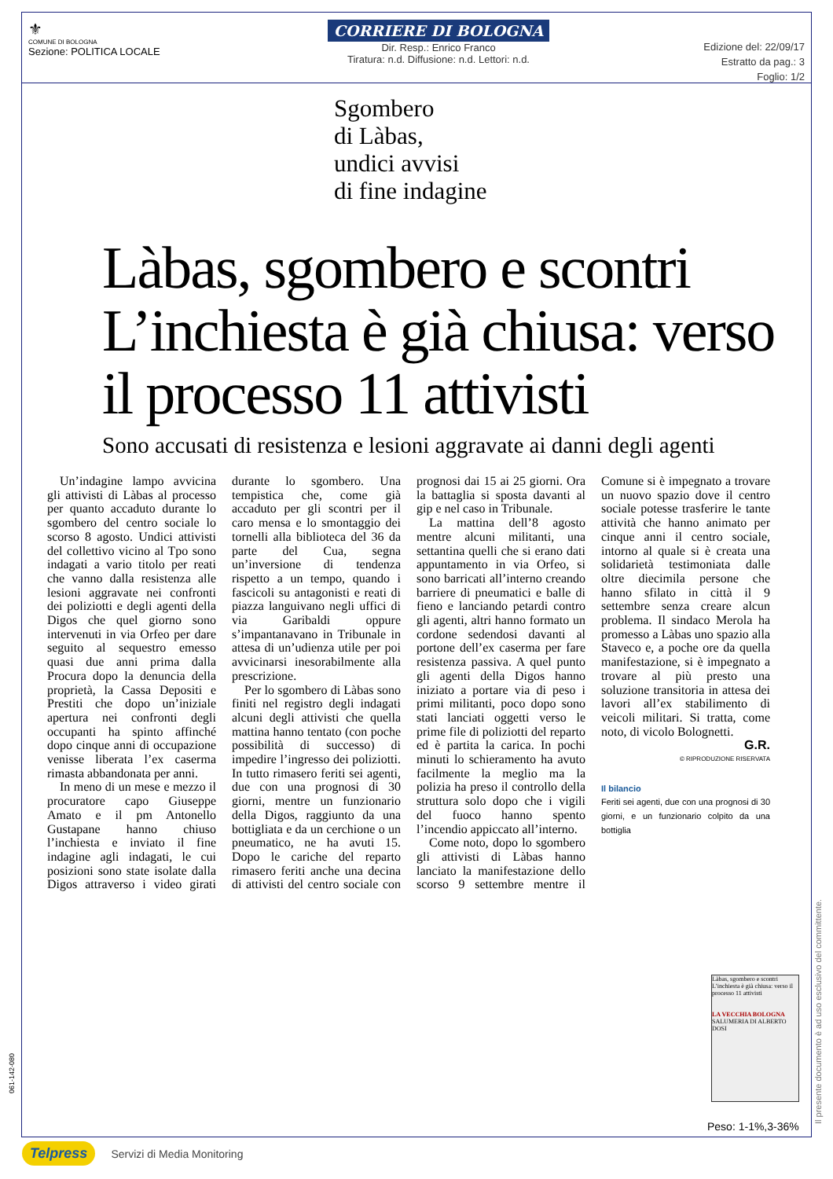⚜
COMUNE DI BOLOGNA
Sezione: POLITICA LOCALE
CORRIERE DI BOLOGNA
Dir. Resp.: Enrico Franco
Tiratura: n.d. Diffusione: n.d. Lettori: n.d.
Edizione del: 22/09/17
Estratto da pag.: 3
Foglio: 1/2
Sgombero
di Làbas,
undici avvisi
di fine indagine
Làbas, sgombero e scontri L’inchiesta è già chiusa: verso il processo 11 attivisti
Sono accusati di resistenza e lesioni aggravate ai danni degli agenti
Un’indagine lampo avvicina gli attivisti di Làbas al processo per quanto accaduto durante lo sgombero del centro sociale lo scorso 8 agosto. Undici attivisti del collettivo vicino al Tpo sono indagati a vario titolo per reati che vanno dalla resistenza alle lesioni aggravate nei confronti dei poliziotti e degli agenti della Digos che quel giorno sono intervenuti in via Orfeo per dare seguito al sequestro emesso quasi due anni prima dalla Procura dopo la denuncia della proprietà, la Cassa Depositi e Prestiti che dopo un’iniziale apertura nei confronti degli occupanti ha spinto affinché dopo cinque anni di occupazione venisse liberata l’ex caserma rimasta abbandonata per anni.
In meno di un mese e mezzo il procuratore capo Giuseppe Amato e il pm Antonello Gustapane hanno chiuso l’inchiesta e inviato il fine indagine agli indagati, le cui posizioni sono state isolate dalla Digos attraverso i video girati durante lo sgombero. Una tempistica che, come già accaduto per gli scontri per il caro mensa e lo smontaggio dei tornelli alla biblioteca del 36 da parte del Cua, segna un’inversione di tendenza rispetto a un tempo, quando i fascicoli su antagonisti e reati di piazza languivano negli uffici di via Garibaldi oppure s’impantanavano in Tribunale in attesa di un’udienza utile per poi avvicinarsi inesorabilmente alla prescrizione.
Per lo sgombero di Làbas sono finiti nel registro degli indagati alcuni degli attivisti che quella mattina hanno tentato (con poche possibilità di successo) di impedire l’ingresso dei poliziotti. In tutto rimasero feriti sei agenti, due con una prognosi di 30 giorni, mentre un funzionario della Digos, raggiunto da una bottigliata e da un cerchione o un pneumatico, ne ha avuti 15. Dopo le cariche del reparto rimasero feriti anche una decina di attivisti del centro sociale con prognosi dai 15 ai 25 giorni. Ora la battaglia si sposta davanti al gip e nel caso in Tribunale.
La mattina dell’8 agosto mentre alcuni militanti, una settantina quelli che si erano dati appuntamento in via Orfeo, si sono barricati all’interno creando barriere di pneumatici e balle di fieno e lanciando petardi contro gli agenti, altri hanno formato un cordone sedendosi davanti al portone dell’ex caserma per fare resistenza passiva. A quel punto gli agenti della Digos hanno iniziato a portare via di peso i primi militanti, poco dopo sono stati lanciati oggetti verso le prime file di poliziotti del reparto ed è partita la carica. In pochi minuti lo schieramento ha avuto facilmente la meglio ma la polizia ha preso il controllo della struttura solo dopo che i vigili del fuoco hanno spento l’incendio appiccato all’interno.
Come noto, dopo lo sgombero gli attivisti di Làbas hanno lanciato la manifestazione dello scorso 9 settembre mentre il Comune si è impegnato a trovare un nuovo spazio dove il centro sociale potesse trasferire le tante attività che hanno animato per cinque anni il centro sociale, intorno al quale si è creata una solidarietà testimoniata dalle oltre diecimila persone che hanno sfilato in città il 9 settembre senza creare alcun problema. Il sindaco Merola ha promesso a Làbas uno spazio alla Staveco e, a poche ore da quella manifestazione, si è impegnato a trovare al più presto una soluzione transitoria in attesa dei lavori all’ex stabilimento di veicoli militari. Si tratta, come noto, di vicolo Bolognetti.
G.R.
© RIPRODUZIONE RISERVATA
Il bilancio
Feriti sei agenti, due con una prognosi di 30 giorni, e un funzionario colpito da una bottiglia
Làbas, sgombero e scontri L’inchiesta è già chiusa: verso il processo 11 attivisti
LA VECCHIA BOLOGNA
SALUMERIA DI ALBERTO DOSI
Peso: 1-1%,3-36%
061-142-080
Il presente documento è ad uso esclusivo del committente.
Telpress Servizi di Media Monitoring